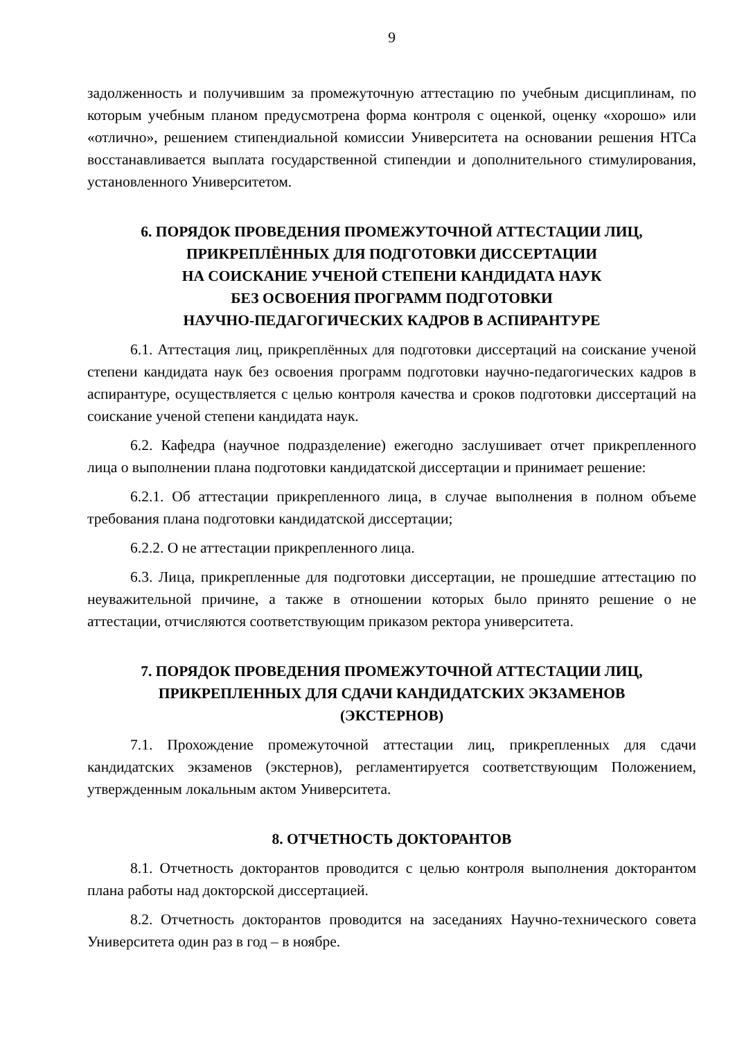9
задолженность и получившим за промежуточную аттестацию по учебным дисциплинам, по которым учебным планом предусмотрена форма контроля с оценкой, оценку «хорошо» или «отлично», решением стипендиальной комиссии Университета на основании решения НТСа восстанавливается выплата государственной стипендии и дополнительного стимулирования, установленного Университетом.
6. ПОРЯДОК ПРОВЕДЕНИЯ ПРОМЕЖУТОЧНОЙ АТТЕСТАЦИИ ЛИЦ,
ПРИКРЕПЛЁННЫХ ДЛЯ ПОДГОТОВКИ ДИССЕРТАЦИИ
НА СОИСКАНИЕ УЧЕНОЙ СТЕПЕНИ КАНДИДАТА НАУК
БЕЗ ОСВОЕНИЯ ПРОГРАММ ПОДГОТОВКИ
НАУЧНО-ПЕДАГОГИЧЕСКИХ КАДРОВ В АСПИРАНТУРЕ
6.1. Аттестация лиц, прикреплённых для подготовки диссертаций на соискание ученой степени кандидата наук без освоения программ подготовки научно-педагогических кадров в аспирантуре, осуществляется с целью контроля качества и сроков подготовки диссертаций на соискание ученой степени кандидата наук.
6.2. Кафедра (научное подразделение) ежегодно заслушивает отчет прикрепленного лица о выполнении плана подготовки кандидатской диссертации и принимает решение:
6.2.1. Об аттестации прикрепленного лица, в случае выполнения в полном объеме требования плана подготовки кандидатской диссертации;
6.2.2. О не аттестации прикрепленного лица.
6.3. Лица, прикрепленные для подготовки диссертации, не прошедшие аттестацию по неуважительной причине, а также в отношении которых было принято решение о не аттестации, отчисляются соответствующим приказом ректора университета.
7. ПОРЯДОК ПРОВЕДЕНИЯ ПРОМЕЖУТОЧНОЙ АТТЕСТАЦИИ ЛИЦ,
ПРИКРЕПЛЕННЫХ ДЛЯ СДАЧИ КАНДИДАТСКИХ ЭКЗАМЕНОВ
(ЭКСТЕРНОВ)
7.1. Прохождение промежуточной аттестации лиц, прикрепленных для сдачи кандидатских экзаменов (экстернов), регламентируется соответствующим Положением, утвержденным локальным актом Университета.
8. ОТЧЕТНОСТЬ ДОКТОРАНТОВ
8.1. Отчетность докторантов проводится с целью контроля выполнения докторантом плана работы над докторской диссертацией.
8.2. Отчетность докторантов проводится на заседаниях Научно-технического совета Университета один раз в год – в ноябре.